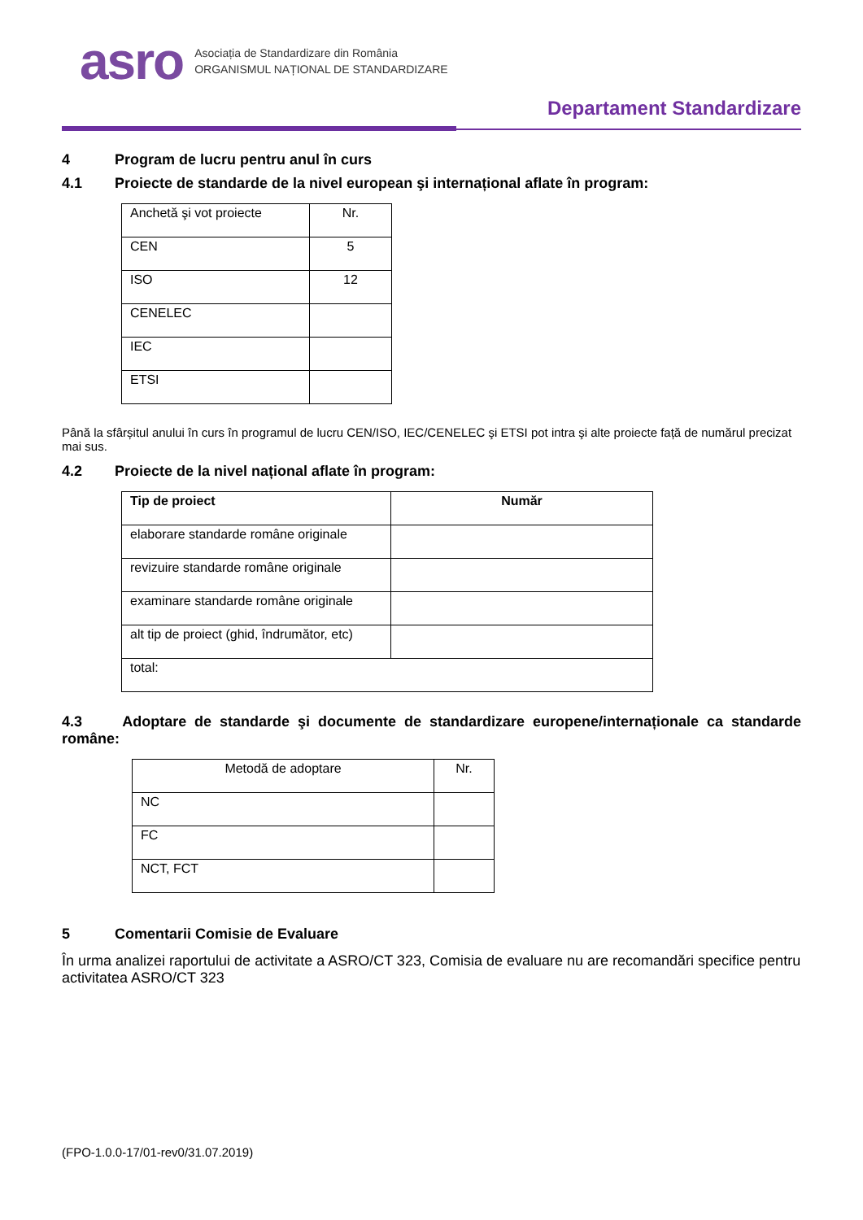asro
Asociația de Standardizare din România
ORGANISMUL NAȚIONAL DE STANDARDIZARE
Departament Standardizare
4 Program de lucru pentru anul în curs
4.1 Proiecte de standarde de la nivel european şi internațional aflate în program:
| Anchetă şi vot proiecte | Nr. |
| CEN | 5 |
| ISO | 12 |
| CENELEC | |
| IEC | |
| ETSI | |
Până la sfârșitul anului în curs în programul de lucru CEN/ISO, IEC/CENELEC şi ETSI pot intra şi alte proiecte față de numărul precizat mai sus.
4.2 Proiecte de la nivel național aflate în program:
| Tip de proiect | Număr |
| --- | --- |
| elaborare standarde române originale | |
| revizuire standarde române originale | |
| examinare standarde române originale | |
| alt tip de proiect (ghid, îndrumător, etc) | |
| total: | |
4.3 Adoptare de standarde şi documente de standardizare europene/internaționale ca standarde române:
| Metodă de adoptare | Nr. |
| NC | |
| FC | |
| NCT, FCT | |
5 Comentarii Comisie de Evaluare
În urma analizei raportului de activitate a ASRO/CT 323, Comisia de evaluare nu are recomandări specifice pentru activitatea ASRO/CT 323
(FPO-1.0.0-17/01-rev0/31.07.2019)